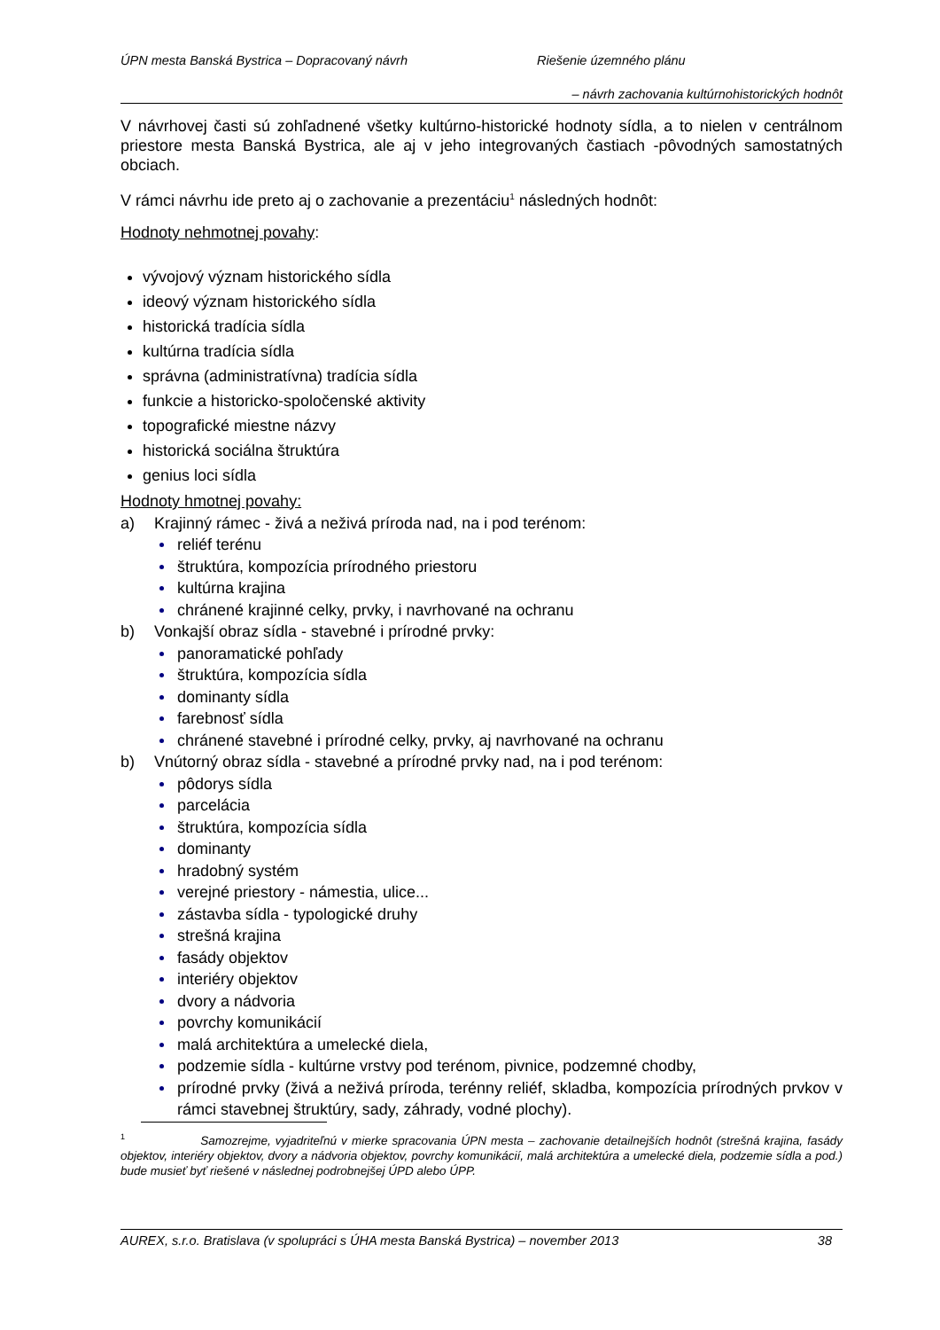ÚPN mesta Banská Bystrica – Dopracovaný návrh Riešenie územného plánu
– návrh zachovania kultúrnohistorických hodnôt
V návrhovej časti sú zohľadnené všetky kultúrno-historické hodnoty sídla, a to nielen v centrálnom priestore mesta Banská Bystrica, ale aj v jeho integrovaných častiach -pôvodných samostatných obciach.
V rámci návrhu ide preto aj o zachovanie a prezentáciu<sup>1</sup> následných hodnôt:
Hodnoty nehmotnej povahy:
vývojový význam historického sídla
ideový význam historického sídla
historická tradícia sídla
kultúrna tradícia sídla
správna (administratívna) tradícia sídla
funkcie a historicko-spoločenské aktivity
topografické miestne názvy
historická sociálna štruktúra
genius loci sídla
Hodnoty hmotnej povahy:
a) Krajinný rámec - živá a neživá príroda nad, na i pod terénom:
reliéf terénu
štruktúra, kompozícia prírodného priestoru
kultúrna krajina
chránené krajinné celky, prvky, i navrhované na ochranu
b) Vonkajší obraz sídla - stavebné i prírodné prvky:
panoramatické pohľady
štruktúra, kompozícia sídla
dominanty sídla
farebnosť sídla
chránené stavebné i prírodné celky, prvky, aj navrhované na ochranu
b) Vnútorný obraz sídla - stavebné a prírodné prvky nad, na i pod terénom:
pôdorys sídla
parcelácia
štruktúra, kompozícia sídla
dominanty
hradobný systém
verejné priestory - námestia, ulice...
zástavba sídla - typologické druhy
strešná krajina
fasády objektov
interiéry objektov
dvory a nádvoria
povrchy komunikácií
malá architektúra a umelecké diela,
podzemie sídla - kultúrne vrstvy pod terénom, pivnice, podzemné chodby,
prírodné prvky (živá a neživá príroda, terénny reliéf, skladba, kompozícia prírodných prvkov v rámci stavebnej štruktúry, sady, záhrady, vodné plochy).
<sup>1</sup> Samozrejme, vyjadriteľnú v mierke spracovania ÚPN mesta – zachovanie detailnejších hodnôt (strešná krajina, fasády objektov, interiéry objektov, dvory a nádvoria objektov, povrchy komunikácií, malá architektúra a umelecké diela, podzemie sídla a pod.) bude musieť byť riešené v následnej podrobnejšej ÚPD alebo ÚPP.
AUREX, s.r.o. Bratislava (v spolupráci s ÚHA mesta Banská Bystrica) – november 2013 38